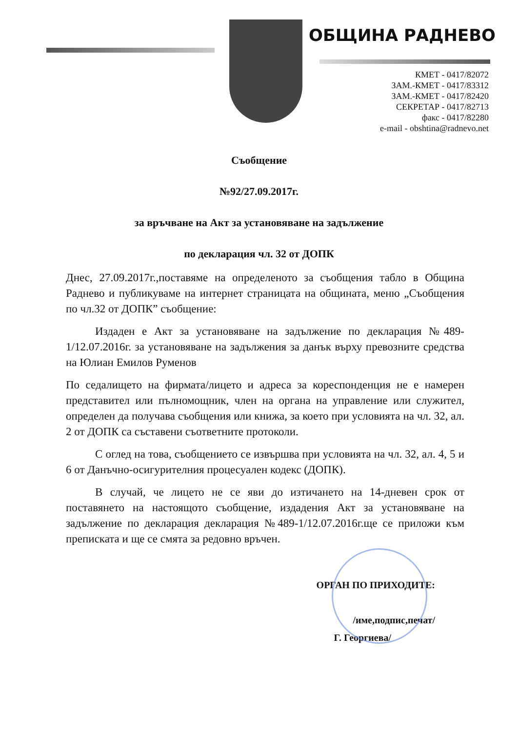ОБЩИНА РАДНЕВО
КМЕТ - 0417/82072
ЗАМ.-КМЕТ - 0417/83312
ЗАМ.-КМЕТ - 0417/82420
СЕКРЕТАР - 0417/82713
факс - 0417/82280
e-mail - obshtina@radnevo.net
Съобщение
№92/27.09.2017г.
за връчване на Акт за установяване на задължение
по декларация чл. 32 от ДОПК
Днес, 27.09.2017г.,поставяме на определеното за съобщения табло в Община Раднево и публикуваме на интернет страницата на общината, меню „Съобщения по чл.32 от ДОПК” съобщение:
Издаден е Акт за установяване на задължение по декларация №489-1/12.07.2016г. за установяване на задължения за данък върху превозните средства на Юлиан Емилов Руменов
По седалището на фирмата/лицето и адреса за кореспонденция не е намерен представител или пълномощник, член на органа на управление или служител, определен да получава съобщения или книжа, за което при условията на чл. 32, ал. 2 от ДОПК са съставени съответните протоколи.
С оглед на това, съобщението се извършва при условията на чл. 32, ал. 4, 5 и 6 от Данъчно-осигурителния процесуален кодекс (ДОПК).
В случай, че лицето не се яви до изтичането на 14-дневен срок от поставянето на настоящото съобщение, издадения Акт за установяване на задължение по декларация декларация №489-1/12.07.2016г.ще се приложи към преписката и ще се смята за редовно връчен.
ОРГАН ПО ПРИХОДИТЕ:
/име,подпис,печат/
Г. Георгиева/